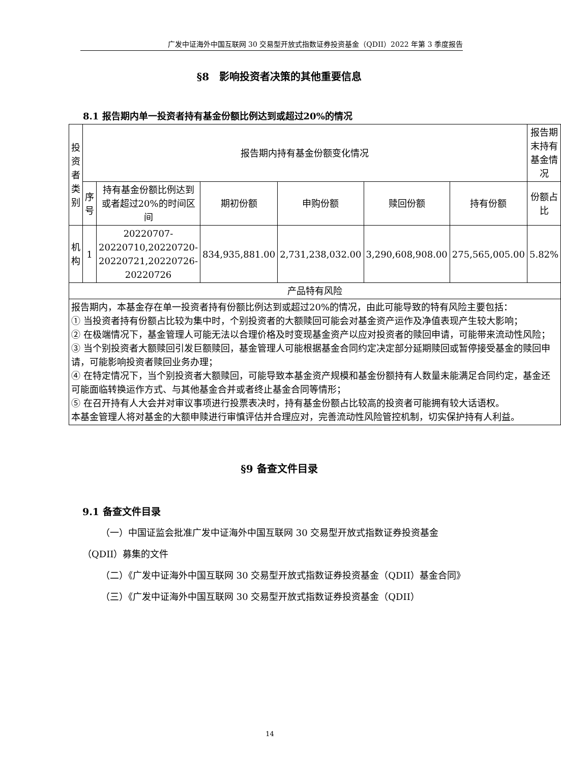广发中证海外中国互联网 30 交易型开放式指数证券投资基金（QDII）2022 年第 3 季度报告
§8　影响投资者决策的其他重要信息
8.1 报告期内单一投资者持有基金份额比例达到或超过20%的情况
| 投资者类别 | 报告期内持有基金份额变化情况 | | | | | | 报告期末持有基金情况 |
| --- | --- | --- | --- | --- | --- | --- | --- |
| | 序号 | 持有基金份额比例达到或者超过20%的时间区间 | 期初份额 | 申购份额 | 赎回份额 | 持有份额 | 份额占比 |
| 机构 | 1 | 20220707-20220710,20220720-20220721,20220726-20220726 | 834,935,881.00 | 2,731,238,032.00 | 3,290,608,908.00 | 275,565,005.00 | 5.82% |
| 产品特有风险 | | | | | | | |
| 报告期内，本基金存在单一投资者持有份额比例达到或超过20%的情况，由此可能导致的特有风险主要包括： ① 当投资者持有份额占比较为集中时，个别投资者的大额赎回可能会对基金资产运作及净值表现产生较大影响； ② 在极端情况下，基金管理人可能无法以合理价格及时变现基金资产以应对投资者的赎回申请，可能带来流动性风险； ③ 当个别投资者大额赎回引发巨额赎回，基金管理人可能根据基金合同约定决定部分延期赎回或暂停接受基金的赎回申请，可能影响投资者赎回业务办理； ④ 在特定情况下，当个别投资者大额赎回，可能导致本基金资产规模和基金份额持有人数量未能满足合同约定，基金还可能面临转换运作方式、与其他基金合并或者终止基金合同等情形； ⑤ 在召开持有人大会并对审议事项进行投票表决时，持有基金份额占比较高的投资者可能拥有较大话语权。 本基金管理人将对基金的大额申赎进行审慎评估并合理应对，完善流动性风险管控机制，切实保护持有人利益。 | | | | | | | |
§9 备查文件目录
9.1 备查文件目录
（一）中国证监会批准广发中证海外中国互联网 30 交易型开放式指数证券投资基金（QDII）募集的文件
（二）《广发中证海外中国互联网 30 交易型开放式指数证券投资基金（QDII）基金合同》
（三）《广发中证海外中国互联网 30 交易型开放式指数证券投资基金（QDII）
14